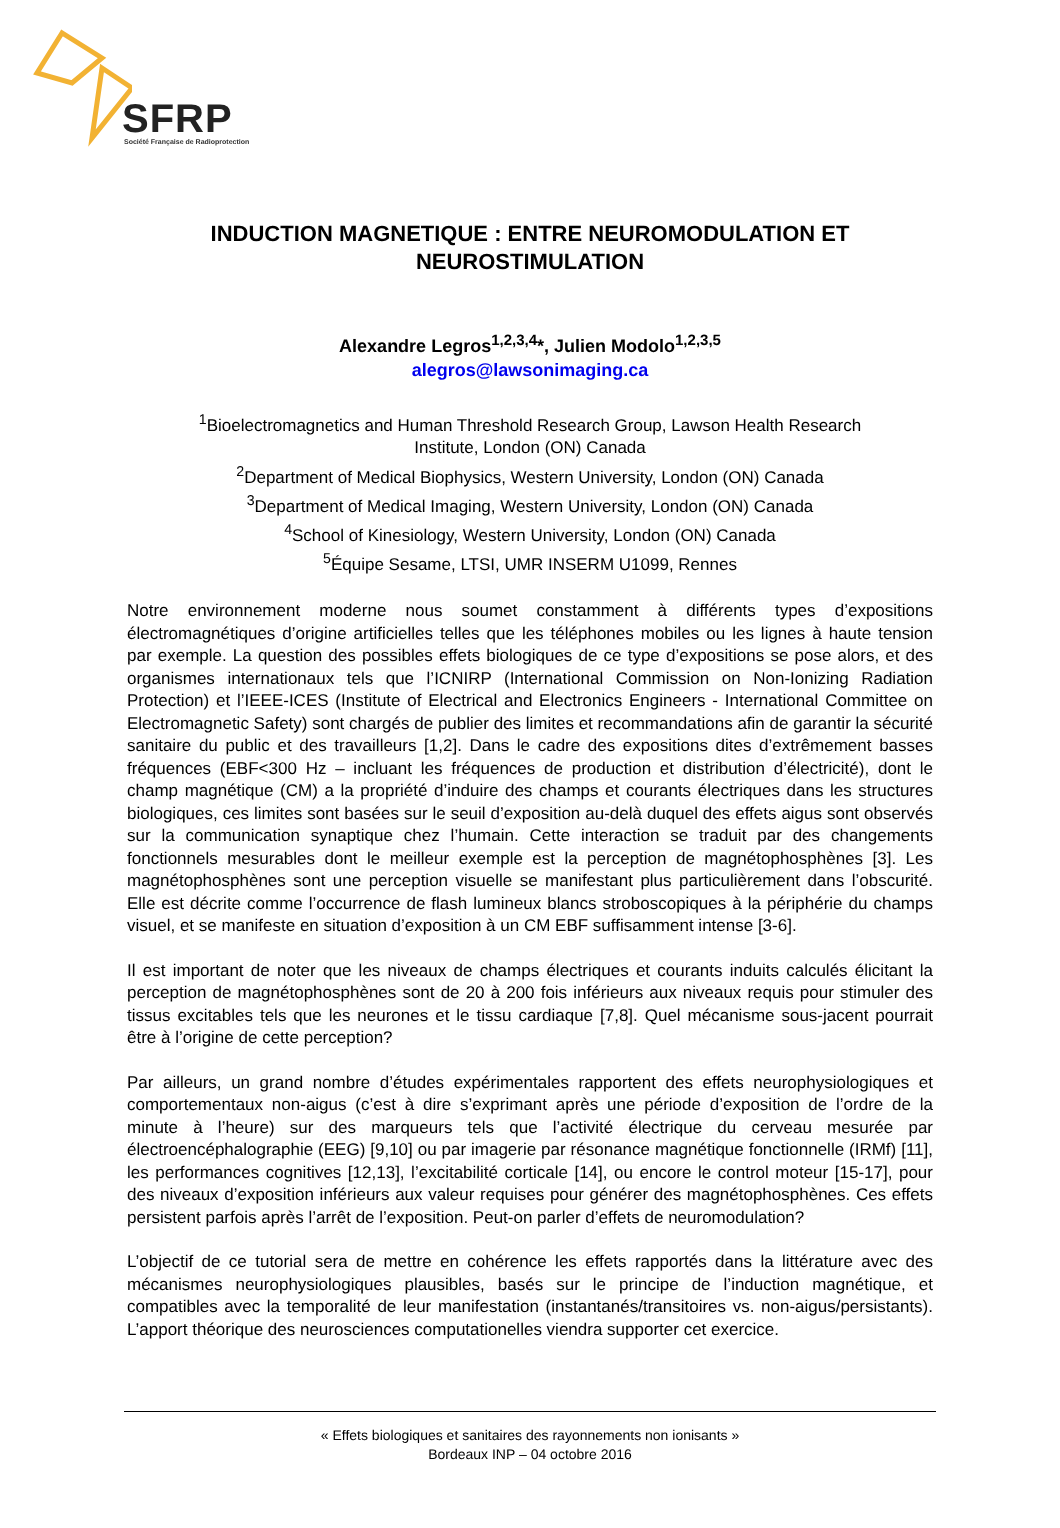SFRP
Société Française de Radioprotection
INDUCTION MAGNETIQUE : ENTRE NEUROMODULATION ET NEUROSTIMULATION
Alexandre Legros<sup>1,2,3,4</sup>*, Julien Modolo<sup>1,2,3,5</sup>
alegros@lawsonimaging.ca
<sup>1</sup> Bioelectromagnetics and Human Threshold Research Group, Lawson Health Research
Institute, London (ON) Canada
<sup>2</sup> Department of Medical Biophysics, Western University, London (ON) Canada
<sup>3</sup> Department of Medical Imaging, Western University, London (ON) Canada
<sup>4</sup> School of Kinesiology, Western University, London (ON) Canada
<sup>5</sup> Équipe Sesame, LTSI, UMR INSERM U1099, Rennes
Notre environnement moderne nous soumet constamment à différents types d’expositions électromagnétiques d’origine artificielles telles que les téléphones mobiles ou les lignes à haute tension par exemple. La question des possibles effets biologiques de ce type d’expositions se pose alors, et des organismes internationaux tels que l’ICNIRP (International Commission on Non-Ionizing Radiation Protection) et l’IEEE-ICES (Institute of Electrical and Electronics Engineers - International Committee on Electromagnetic Safety) sont chargés de publier des limites et recommandations afin de garantir la sécurité sanitaire du public et des travailleurs [1,2]. Dans le cadre des expositions dites d’extrêmement basses fréquences (EBF<300 Hz – incluant les fréquences de production et distribution d’électricité), dont le champ magnétique (CM) a la propriété d’induire des champs et courants électriques dans les structures biologiques, ces limites sont basées sur le seuil d’exposition au-delà duquel des effets aigus sont observés sur la communication synaptique chez l’humain. Cette interaction se traduit par des changements fonctionnels mesurables dont le meilleur exemple est la perception de magnétophosphènes [3]. Les magnétophosphènes sont une perception visuelle se manifestant plus particulièrement dans l’obscurité. Elle est décrite comme l’occurrence de flash lumineux blancs stroboscopiques à la périphérie du champs visuel, et se manifeste en situation d’exposition à un CM EBF suffisamment intense [3-6].
Il est important de noter que les niveaux de champs électriques et courants induits calculés élicitant la perception de magnétophosphènes sont de 20 à 200 fois inférieurs aux niveaux requis pour stimuler des tissus excitables tels que les neurones et le tissu cardiaque [7,8]. Quel mécanisme sous-jacent pourrait être à l’origine de cette perception?
Par ailleurs, un grand nombre d’études expérimentales rapportent des effets neurophysiologiques et comportementaux non-aigus (c’est à dire s’exprimant après une période d’exposition de l’ordre de la minute à l’heure) sur des marqueurs tels que l’activité électrique du cerveau mesurée par électroencéphalographie (EEG) [9,10] ou par imagerie par résonance magnétique fonctionnelle (IRMf) [11], les performances cognitives [12,13], l’excitabilité corticale [14], ou encore le control moteur [15-17], pour des niveaux d’exposition inférieurs aux valeur requises pour générer des magnétophosphènes. Ces effets persistent parfois après l’arrêt de l’exposition. Peut-on parler d’effets de neuromodulation?
L’objectif de ce tutorial sera de mettre en cohérence les effets rapportés dans la littérature avec des mécanismes neurophysiologiques plausibles, basés sur le principe de l’induction magnétique, et compatibles avec la temporalité de leur manifestation (instantanés/transitoires vs. non-aigus/persistants). L’apport théorique des neurosciences computationelles viendra supporter cet exercice.
« Effets biologiques et sanitaires des rayonnements non ionisants »
Bordeaux INP – 04 octobre 2016